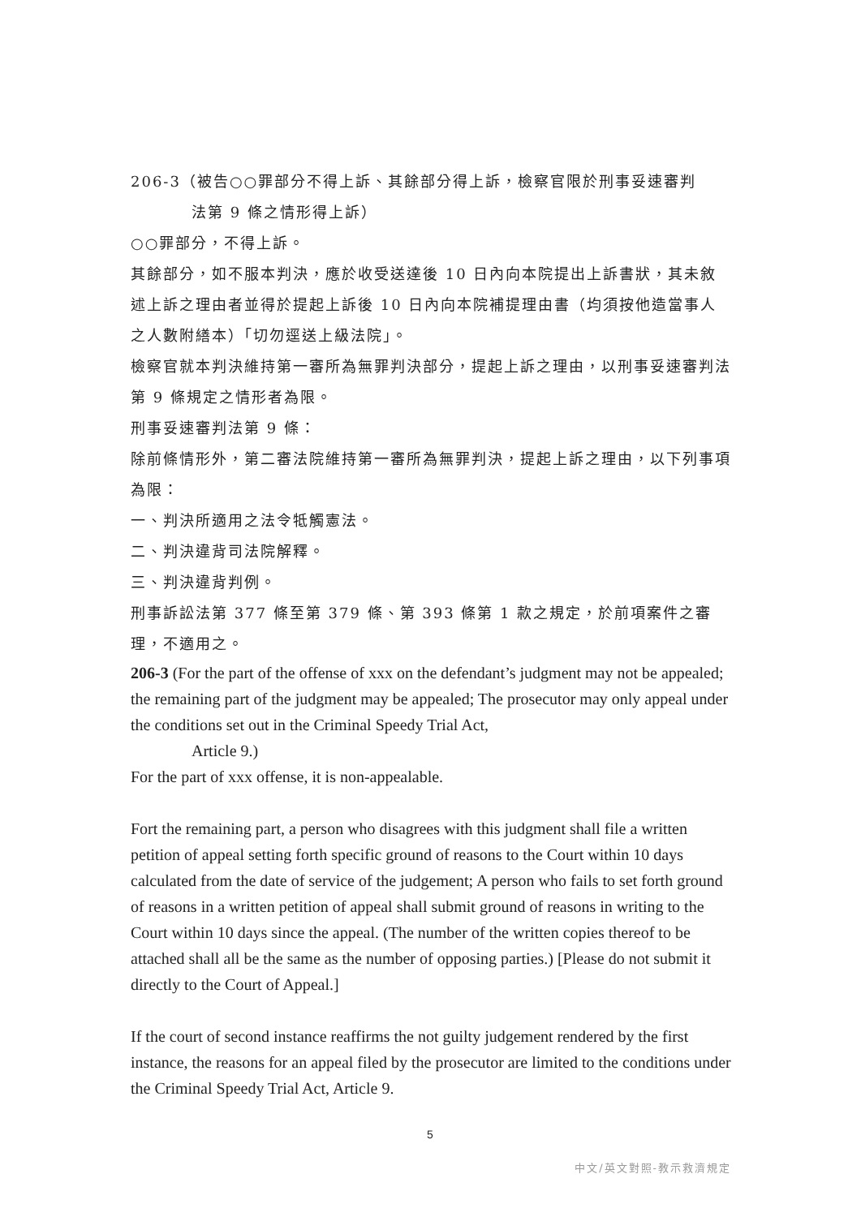206-3（被告○○罪部分不得上訴、其餘部分得上訴，檢察官限於刑事妥速審判
法第 9 條之情形得上訴）
○○罪部分，不得上訴。
其餘部分，如不服本判決，應於收受送達後 10 日內向本院提出上訴書狀，其未敘述上訴之理由者並得於提起上訴後 10 日內向本院補提理由書（均須按他造當事人之人數附繕本）「切勿逕送上級法院」。
檢察官就本判決維持第一審所為無罪判決部分，提起上訴之理由，以刑事妥速審判法第 9 條規定之情形者為限。
刑事妥速審判法第 9 條：
除前條情形外，第二審法院維持第一審所為無罪判決，提起上訴之理由，以下列事項為限：
一、判決所適用之法令牴觸憲法。
二、判決違背司法院解釋。
三、判決違背判例。
刑事訴訟法第 377 條至第 379 條、第 393 條第 1 款之規定，於前項案件之審理，不適用之。
206-3 (For the part of the offense of xxx on the defendant’s judgment may not be appealed; the remaining part of the judgment may be appealed; The prosecutor may only appeal under the conditions set out in the Criminal Speedy Trial Act,
Article 9.)
For the part of xxx offense, it is non-appealable.
Fort the remaining part, a person who disagrees with this judgment shall file a written petition of appeal setting forth specific ground of reasons to the Court within 10 days calculated from the date of service of the judgement; A person who fails to set forth ground of reasons in a written petition of appeal shall submit ground of reasons in writing to the Court within 10 days since the appeal. (The number of the written copies thereof to be attached shall all be the same as the number of opposing parties.) [Please do not submit it directly to the Court of Appeal.]
If the court of second instance reaffirms the not guilty judgement rendered by the first instance, the reasons for an appeal filed by the prosecutor are limited to the conditions under the Criminal Speedy Trial Act, Article 9.
5
中文/英文對照-教示救濟規定